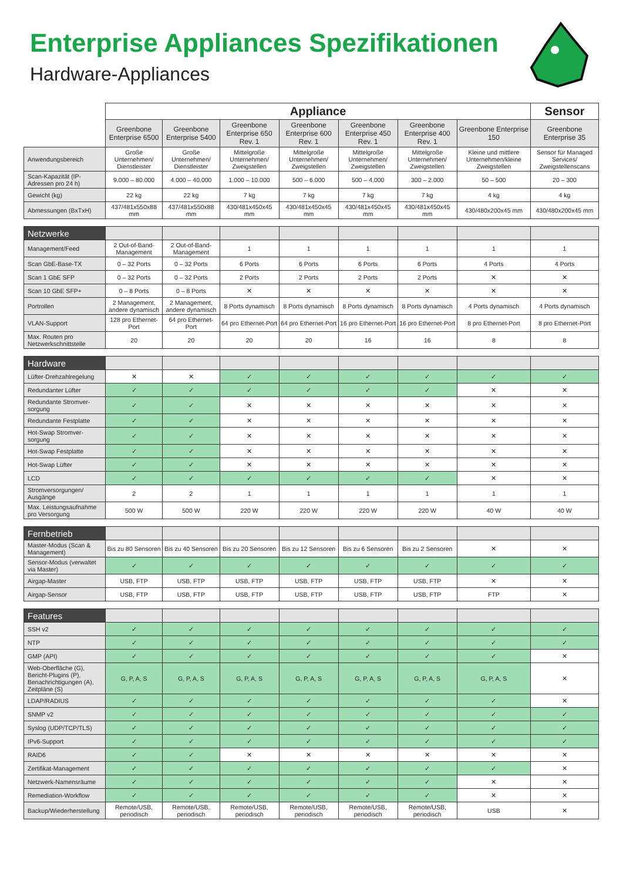Enterprise Appliances Spezifikationen
Hardware-Appliances
| | Appliance | | | | | | | Sensor |
| | Greenbone Enterprise 6500 | Greenbone Enterprise 5400 | Greenbone Enterprise 650 Rev. 1 | Greenbone Enterprise 600 Rev. 1 | Greenbone Enterprise 450 Rev. 1 | Greenbone Enterprise 400 Rev. 1 | Greenbone Enterprise 150 | Greenbone Enterprise 35 |
| Anwendungsbereich | Große Unternehmen/ Dienstleister | Große Unternehmen/ Dienstleister | Mittelgroße Unternehmen/ Zweigstellen | Mittelgroße Unternehmen/ Zweigstellen | Mittelgroße Unternehmen/ Zweigstellen | Mittelgroße Unternehmen/ Zweigstellen | Kleine und mittlere Unternehmen/kleine Zweigstellen | Sensor für Managed Services/ Zweigstellenscans |
| Scan-Kapazität (IP-Adressen pro 24 h) | 9.000 – 80.000 | 4.000 – 40.000 | 1.000 – 10.000 | 500 – 6.000 | 500 – 4.000 | 300 – 2.000 | 50 – 500 | 20 – 300 |
| Gewicht (kg) | 22 kg | 22 kg | 7 kg | 7 kg | 7 kg | 7 kg | 4 kg | 4 kg |
| Abmessungen (BxTxH) | 437/481x550x88 mm | 437/481x550x88 mm | 430/481x450x45 mm | 430/481x450x45 mm | 430/481x450x45 mm | 430/481x450x45 mm | 430/480x200x45 mm | 430/480x200x45 mm |
| Netzwerke | | | | | | | | |
| Management/Feed | 2 Out-of-Band-Management | 2 Out-of-Band-Management | 1 | 1 | 1 | 1 | 1 | 1 |
| Scan GbE-Base-TX | 0 – 32 Ports | 0 – 32 Ports | 6 Ports | 6 Ports | 6 Ports | 6 Ports | 4 Ports | 4 Ports |
| Scan 1 GbE SFP | 0 – 32 Ports | 0 – 32 Ports | 2 Ports | 2 Ports | 2 Ports | 2 Ports | ✕ | ✕ |
| Scan 10 GbE SFP+ | 0 – 8 Ports | 0 – 8 Ports | ✕ | ✕ | ✕ | ✕ | ✕ | ✕ |
| Portrollen | 2 Management, andere dynamisch | 2 Management, andere dynamisch | 8 Ports dynamisch | 8 Ports dynamisch | 8 Ports dynamisch | 8 Ports dynamisch | 4 Ports dynamisch | 4 Ports dynamisch |
| VLAN-Support | 128 pro Ethernet-Port | 64 pro Ethernet-Port | 64 pro Ethernet-Port | 64 pro Ethernet-Port | 16 pro Ethernet-Port | 16 pro Ethernet-Port | 8 pro Ethernet-Port | 8 pro Ethernet-Port |
| Max. Routen pro Netzwerkschnittstelle | 20 | 20 | 20 | 20 | 16 | 16 | 8 | 8 |
| Hardware | | | | | | | | |
| Lüfter-Drehzahlregelung | ✕ | ✕ | ✓ | ✓ | ✓ | ✓ | ✓ | ✓ |
| Redundanter Lüfter | ✓ | ✓ | ✓ | ✓ | ✓ | ✓ | ✕ | ✕ |
| Redundante Stromver-sorgung | ✓ | ✓ | ✕ | ✕ | ✕ | ✕ | ✕ | ✕ |
| Redundante Festplatte | ✓ | ✓ | ✕ | ✕ | ✕ | ✕ | ✕ | ✕ |
| Hot-Swap Stromver-sorgung | ✓ | ✓ | ✕ | ✕ | ✕ | ✕ | ✕ | ✕ |
| Hot-Swap Festplatte | ✓ | ✓ | ✕ | ✕ | ✕ | ✕ | ✕ | ✕ |
| Hot-Swap Lüfter | ✓ | ✓ | ✕ | ✕ | ✕ | ✕ | ✕ | ✕ |
| LCD | ✓ | ✓ | ✓ | ✓ | ✓ | ✓ | ✕ | ✕ |
| Stromversorgungen/ Ausgänge | 2 | 2 | 1 | 1 | 1 | 1 | 1 | 1 |
| Max. Leistungsaufnahme pro Versorgung | 500 W | 500 W | 220 W | 220 W | 220 W | 220 W | 40 W | 40 W |
| Fernbetrieb | | | | | | | | |
| Master-Modus (Scan & Management) | Bis zu 80 Sensoren | Bis zu 40 Sensoren | Bis zu 20 Sensoren | Bis zu 12 Sensoren | Bis zu 6 Sensoren | Bis zu 2 Sensoren | ✕ | ✕ |
| Sensor-Modus (verwaltet via Master) | ✓ | ✓ | ✓ | ✓ | ✓ | ✓ | ✓ | ✓ |
| Airgap-Master | USB, FTP | USB, FTP | USB, FTP | USB, FTP | USB, FTP | USB, FTP | ✕ | ✕ |
| Airgap-Sensor | USB, FTP | USB, FTP | USB, FTP | USB, FTP | USB, FTP | USB, FTP | FTP | ✕ |
| Features | | | | | | | | |
| SSH v2 | ✓ | ✓ | ✓ | ✓ | ✓ | ✓ | ✓ | ✓ |
| NTP | ✓ | ✓ | ✓ | ✓ | ✓ | ✓ | ✓ | ✓ |
| GMP (API) | ✓ | ✓ | ✓ | ✓ | ✓ | ✓ | ✓ | ✕ |
| Web-Oberfläche (G), Bericht-Plugins (P), Benachrichtigungen (A), Zeitpläne (S) | G, P, A, S | G, P, A, S | G, P, A, S | G, P, A, S | G, P, A, S | G, P, A, S | G, P, A, S | ✕ |
| LDAP/RADIUS | ✓ | ✓ | ✓ | ✓ | ✓ | ✓ | ✓ | ✕ |
| SNMP v2 | ✓ | ✓ | ✓ | ✓ | ✓ | ✓ | ✓ | ✓ |
| Syslog (UDP/TCP/TLS) | ✓ | ✓ | ✓ | ✓ | ✓ | ✓ | ✓ | ✓ |
| IPv6-Support | ✓ | ✓ | ✓ | ✓ | ✓ | ✓ | ✓ | ✓ |
| RAID6 | ✓ | ✓ | ✕ | ✕ | ✕ | ✕ | ✕ | ✕ |
| Zertifikat-Management | ✓ | ✓ | ✓ | ✓ | ✓ | ✓ | ✓ | ✕ |
| Netzwerk-Namensräume | ✓ | ✓ | ✓ | ✓ | ✓ | ✓ | ✕ | ✕ |
| Remediation-Workflow | ✓ | ✓ | ✓ | ✓ | ✓ | ✓ | ✕ | ✕ |
| Backup/Wiederherstellung | Remote/USB, periodisch | Remote/USB, periodisch | Remote/USB, periodisch | Remote/USB, periodisch | Remote/USB, periodisch | Remote/USB, periodisch | USB | ✕ |